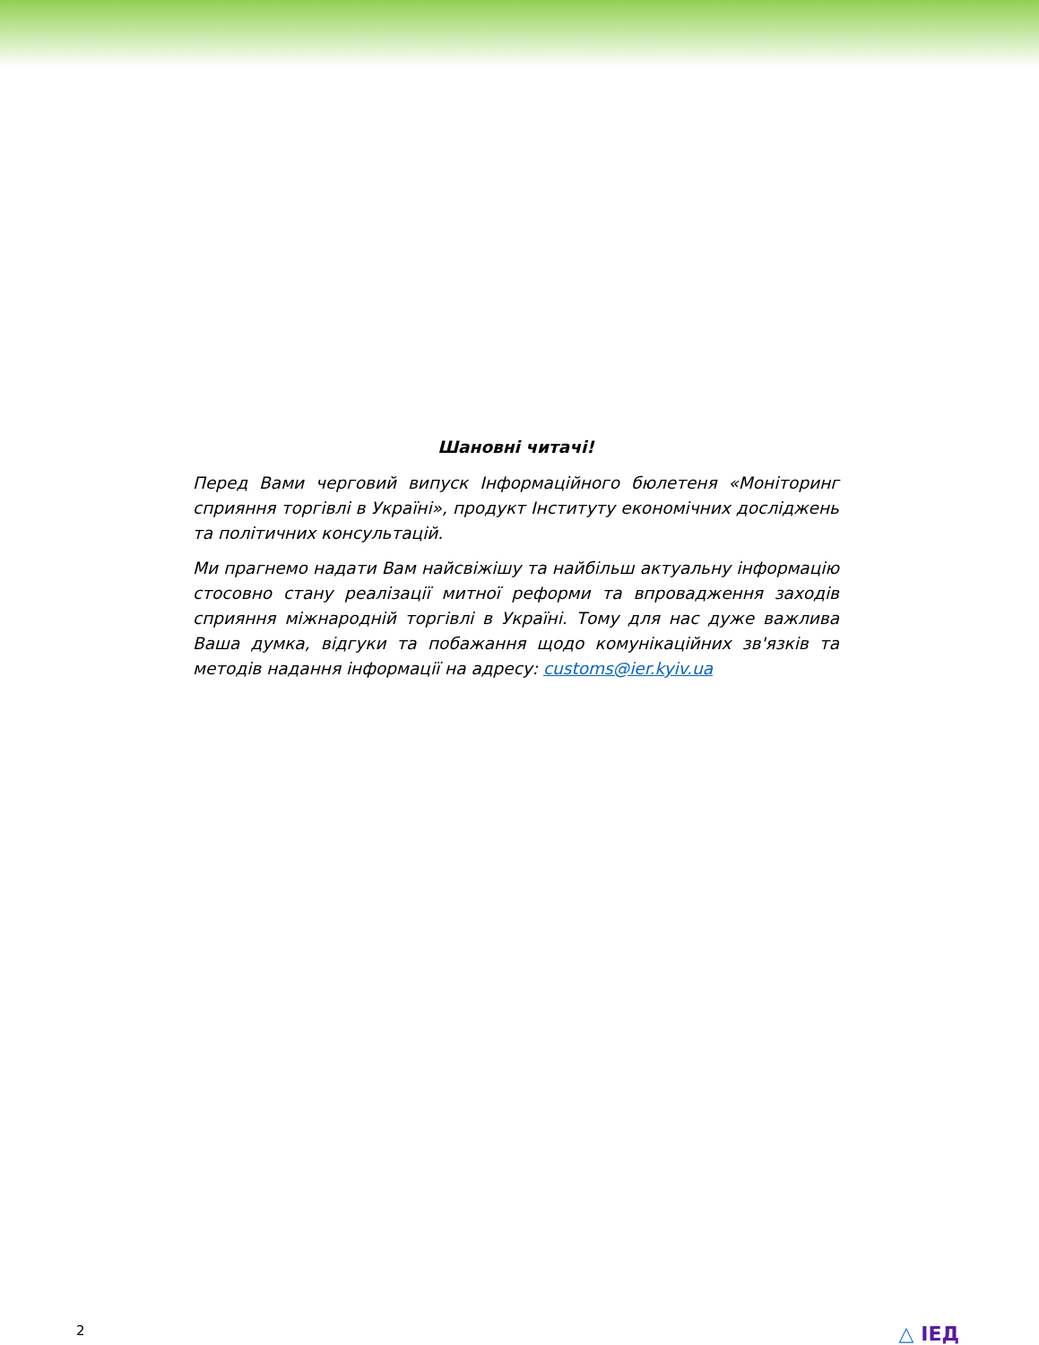Шановні читачі!
Перед Вами черговий випуск Інформаційного бюлетеня «Моніторинг сприяння торгівлі в Україні», продукт Інституту економічних досліджень та політичних консультацій.
Ми прагнемо надати Вам найсвіжішу та найбільш актуальну інформацію стосовно стану реалізації митної реформи та впровадження заходів сприяння міжнародній торгівлі в Україні. Тому для нас дуже важлива Ваша думка, відгуки та побажання щодо комунікаційних зв'язків та методів надання інформації на адресу: customs@ier.kyiv.ua
2 △ ІЕД